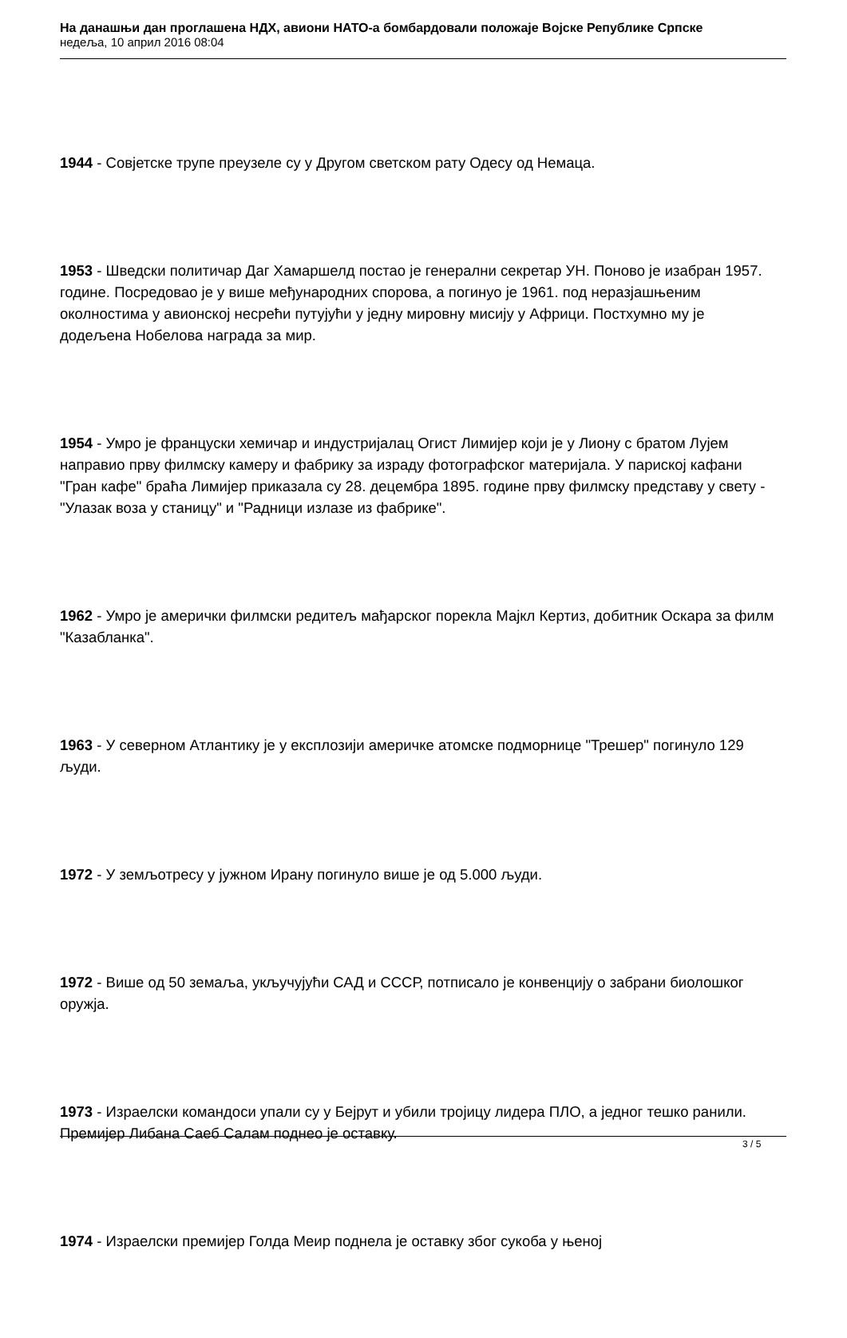На данашњи дан проглашена НДХ, авиони НАТО-а бомбардовали положаје Војске Републике Српске
недеља, 10 април 2016 08:04
1944 - Совјетске трупе преузеле су у Другом светском рату Одесу од Немаца.
1953 - Шведски политичар Даг Хамаршелд постао је генерални секретар УН. Поново је изабран 1957. године. Посредовао је у више међународних спорова, а погинуо је 1961. под неразјашњеним околностима у авионској несрећи путујући у једну мировну мисију у Африци. Постхумно му је додељена Нобелова награда за мир.
1954 - Умро је француски хемичар и индустријалац Огист Лимијер који је у Лиону с братом Лујем направио прву филмску камеру и фабрику за израду фотографског материјала. У париској кафани "Гран кафе" браћа Лимијер приказала су 28. децембра 1895. године прву филмску представу у свету - "Улазак воза у станицу" и "Радници излазе из фабрике".
1962 - Умро је амерички филмски редитељ мађарског порекла Мајкл Кертиз, добитник Оскара за филм "Казабланка".
1963 - У северном Атлантику је у експлозији америчке атомске подморнице "Трешер" погинуло 129 људи.
1972 - У земљотресу у јужном Ирану погинуло више је од 5.000 људи.
1972 - Више од 50 земаља, укључујући САД и СССР, потписало је конвенцију о забрани биолошког оружја.
1973 - Израелски командоси упали су у Бејрут и убили тројицу лидера ПЛО, а једног тешко ранили. Премијер Либана Саеб Салам поднео је оставку.
1974 - Израелски премијер Голда Меир поднела је оставку због сукоба у њеној
3 / 5